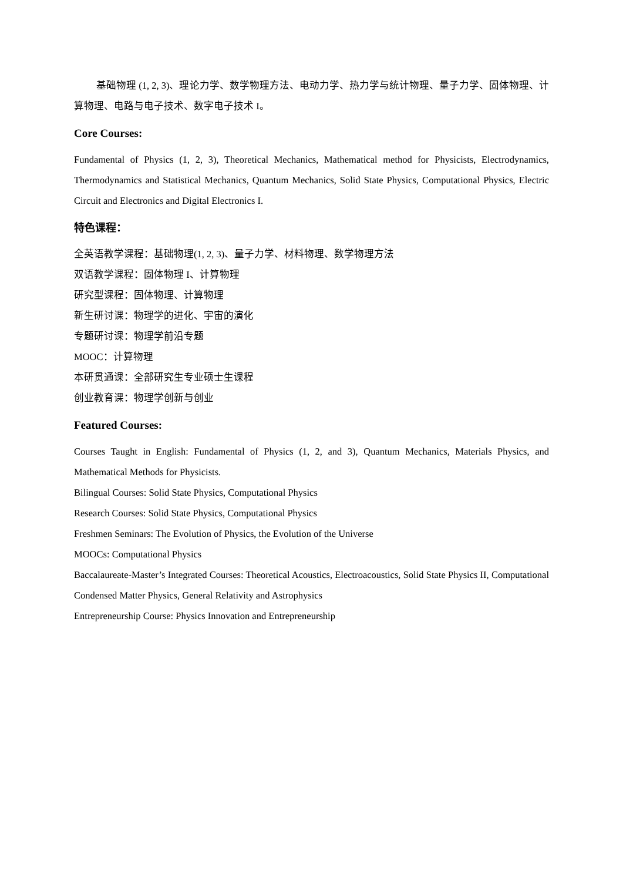基础物理 (1, 2, 3)、理论力学、数学物理方法、电动力学、热力学与统计物理、量子力学、固体物理、计算物理、电路与电子技术、数字电子技术 I。
Core Courses:
Fundamental of Physics (1, 2, 3), Theoretical Mechanics, Mathematical method for Physicists, Electrodynamics, Thermodynamics and Statistical Mechanics, Quantum Mechanics, Solid State Physics, Computational Physics, Electric Circuit and Electronics and Digital Electronics I.
特色课程：
全英语教学课程：基础物理(1, 2, 3)、量子力学、材料物理、数学物理方法
双语教学课程：固体物理 I、计算物理
研究型课程：固体物理、计算物理
新生研讨课：物理学的进化、宇宙的演化
专题研讨课：物理学前沿专题
MOOC：计算物理
本研贯通课：全部研究生专业硕士生课程
创业教育课：物理学创新与创业
Featured Courses:
Courses Taught in English: Fundamental of Physics (1, 2, and 3), Quantum Mechanics, Materials Physics, and Mathematical Methods for Physicists.
Bilingual Courses: Solid State Physics, Computational Physics
Research Courses: Solid State Physics, Computational Physics
Freshmen Seminars: The Evolution of Physics, the Evolution of the Universe
MOOCs: Computational Physics
Baccalaureate-Master’s Integrated Courses: Theoretical Acoustics, Electroacoustics, Solid State Physics II, Computational Condensed Matter Physics, General Relativity and Astrophysics
Entrepreneurship Course: Physics Innovation and Entrepreneurship